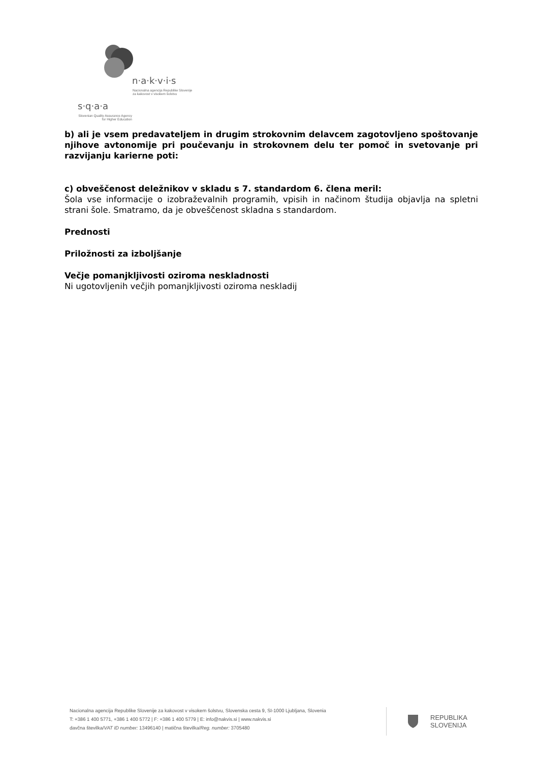n·a·k·v·i·s
Nacionalna agencija Republike Slovenije
za kakovost v visokem šolstvu
s·q·a·a
Slovenian Quality Assurance Agency
for Higher Education
b) ali je vsem predavateljem in drugim strokovnim delavcem zagotovljeno spoštovanje njihove avtonomije pri poučevanju in strokovnem delu ter pomoč in svetovanje pri razvijanju karierne poti:
c) obveščenost deležnikov v skladu s 7. standardom 6. člena meril:
Šola vse informacije o izobraževalnih programih, vpisih in načinom študija objavlja na spletni strani šole. Smatramo, da je obveščenost skladna s standardom.
Prednosti
Priložnosti za izboljšanje
Večje pomanjkljivosti oziroma neskladnosti
Ni ugotovljenih večjih pomanjkljivosti oziroma neskladij
Nacionalna agencija Republike Slovenije za kakovost v visokem šolstvu, Slovenska cesta 9, SI-1000 Ljubljana, Slovenia
T: +386 1 400 5771, +386 1 400 5772 | F: +386 1 400 5779 | E: info@nakvis.si | www.nakvis.si
davčna številka/VAT ID number: 13496140 | matična številka/Reg. number: 3705480
REPUBLIKA
SLOVENIJA